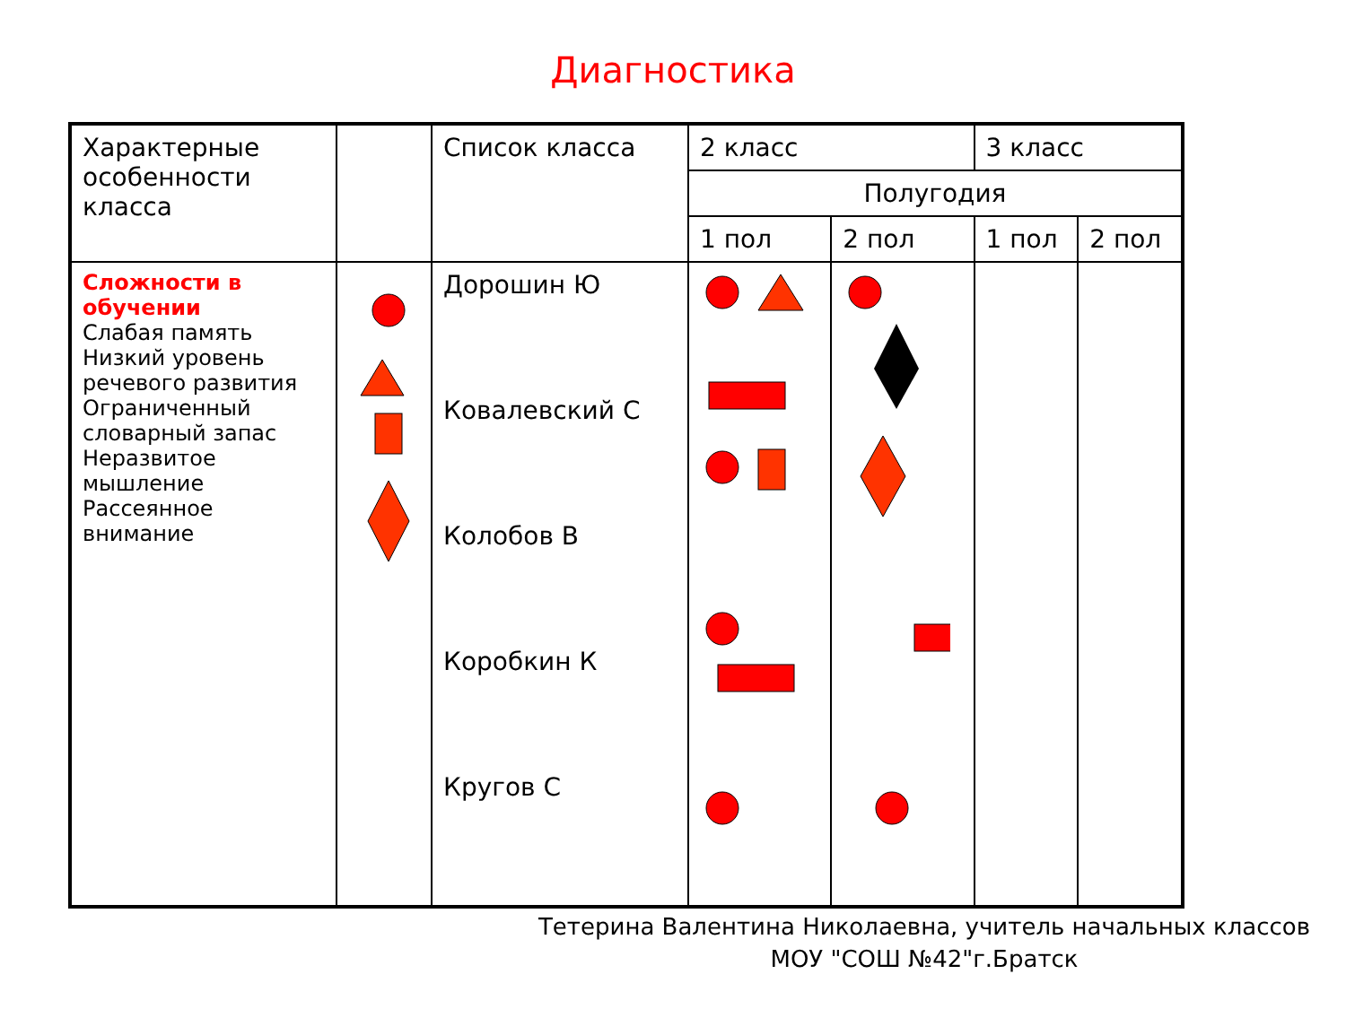Диагностика
| Характерные особенности класса | | Список класса | 2 класс | | 3 класс | |
| --- | --- | --- | --- | --- | --- | --- |
| | | | Полугодия | | | |
| | | | 1 пол | 2 пол | 1 пол | 2 пол |
| Сложности в обучении Слабая память Низкий уровень речевого развития Ограниченный словарный запас Неразвитое мышление Рассеянное внимание | | Дорошин Ю Ковалевский С Колобов В Коробкин К Кругов С | | | | |
Тетерина Валентина Николаевна, учитель начальных классов
МОУ "СОШ №42"г.Братск